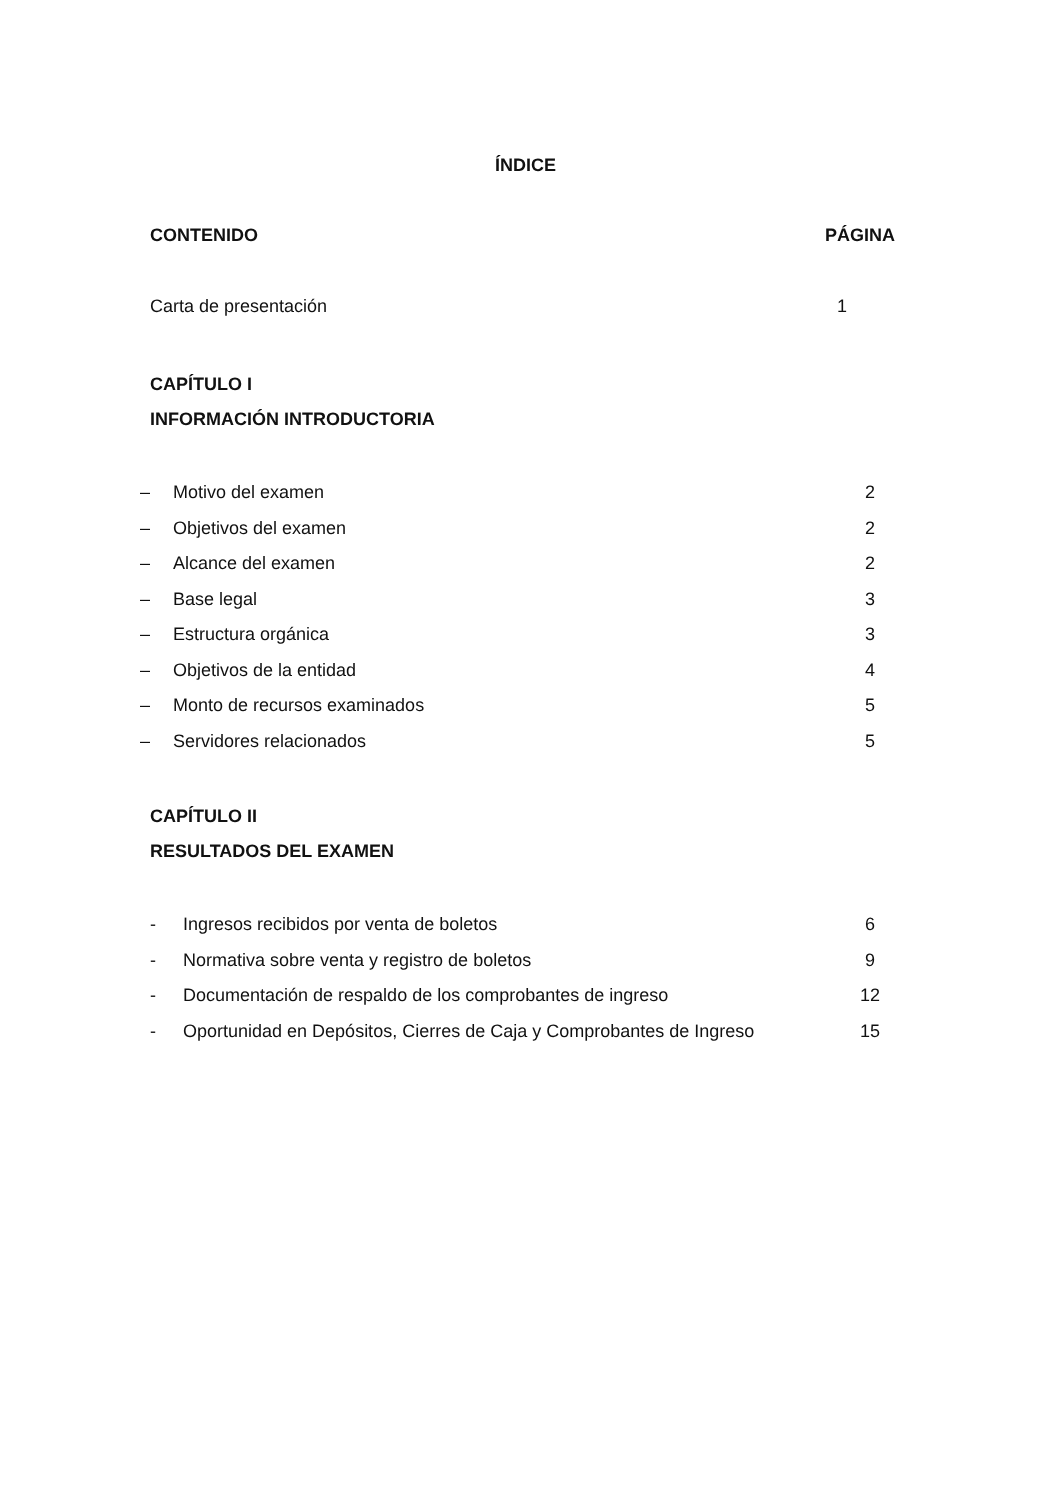ÍNDICE
CONTENIDO PÁGINA
Carta de presentación 1
CAPÍTULO I
INFORMACIÓN INTRODUCTORIA
– Motivo del examen 2
– Objetivos del examen 2
– Alcance del examen 2
– Base legal 3
– Estructura orgánica 3
– Objetivos de la entidad 4
– Monto de recursos examinados 5
– Servidores relacionados 5
CAPÍTULO II
RESULTADOS DEL EXAMEN
- Ingresos recibidos por venta de boletos 6
- Normativa sobre venta y registro de boletos 9
- Documentación de respaldo de los comprobantes de ingreso 12
- Oportunidad en Depósitos, Cierres de Caja y Comprobantes de Ingreso 15